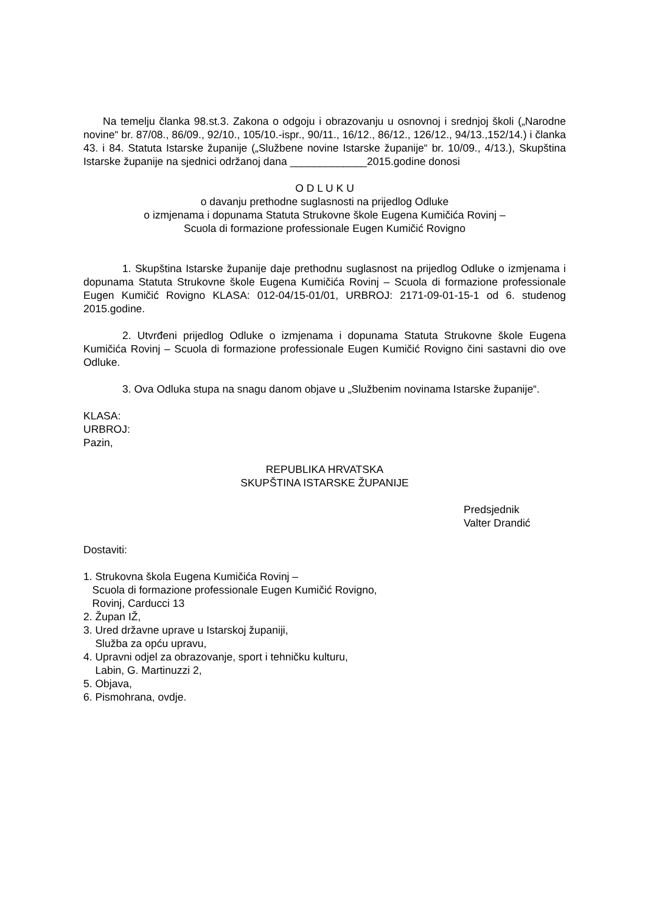Na temelju članka 98.st.3. Zakona o odgoju i obrazovanju u osnovnoj i srednjoj školi („Narodne novine“ br. 87/08., 86/09., 92/10., 105/10.-ispr., 90/11., 16/12., 86/12., 126/12., 94/13.,152/14.) i članka 43. i 84. Statuta Istarske županije („Službene novine Istarske županije“ br. 10/09., 4/13.), Skupština Istarske županije na sjednici održanoj dana _____________2015.godine donosi
O D L U K U
o davanju prethodne suglasnosti na prijedlog Odluke
o izmjenama i dopunama Statuta Strukovne škole Eugena Kumičića Rovinj –
Scuola di formazione professionale Eugen Kumičić Rovigno
1. Skupština Istarske županije daje prethodnu suglasnost na prijedlog Odluke o izmjenama i dopunama Statuta Strukovne škole Eugena Kumičića Rovinj – Scuola di formazione professionale Eugen Kumičić Rovigno KLASA: 012-04/15-01/01, URBROJ: 2171-09-01-15-1 od 6. studenog 2015.godine.
2. Utvrđeni prijedlog Odluke o izmjenama i dopunama Statuta Strukovne škole Eugena Kumičića Rovinj – Scuola di formazione professionale Eugen Kumičić Rovigno čini sastavni dio ove Odluke.
3. Ova Odluka stupa na snagu danom objave u „Službenim novinama Istarske županije“.
KLASA:
URBROJ:
Pazin,
REPUBLIKA HRVATSKA
SKUPŠTINA ISTARSKE ŽUPANIJE
Predsjednik
Valter Drandić
Dostaviti:
1. Strukovna škola Eugena Kumičića Rovinj –
Scuola di formazione professionale Eugen Kumičić Rovigno,
Rovinj, Carducci 13
2. Župan IŽ,
3. Ured državne uprave u Istarskoj županiji,
Služba za opću upravu,
4. Upravni odjel za obrazovanje, sport i tehničku kulturu,
Labin, G. Martinuzzi 2,
5. Objava,
6. Pismohrana, ovdje.